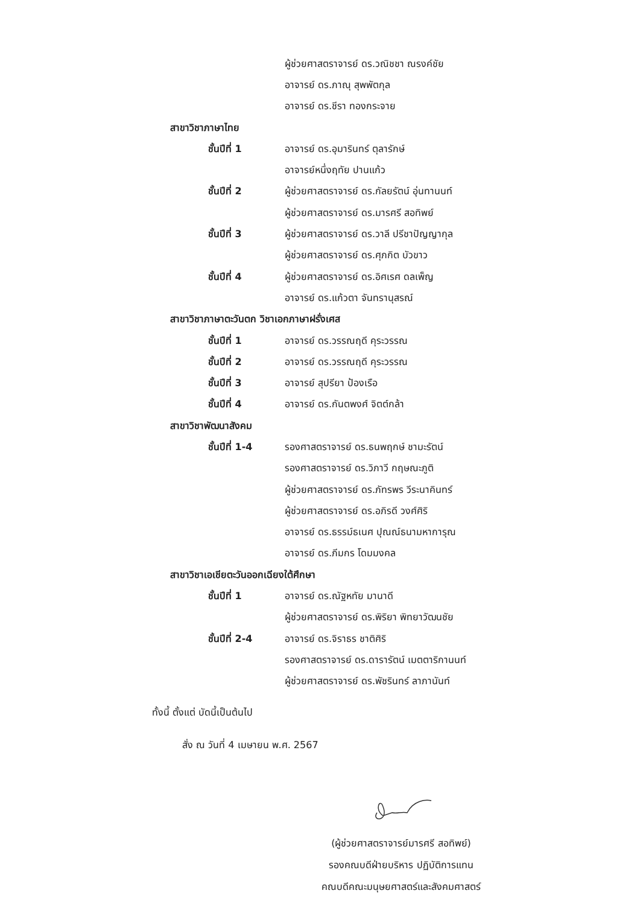ผู้ช่วยศาสตราจารย์ ดร.วณิชชา ณรงค์ชัย
อาจารย์ ดร.ภาณุ สุพพัตกุล
อาจารย์ ดร.ชีรา ทองกระจาย
สาขาวิชาภาษาไทย
ชั้นปีที่ 1 อาจารย์ ดร.อุมารินทร์ ตุลารักษ์
อาจารย์หนึ่งฤทัย ปานแก้ว
ชั้นปีที่ 2 ผู้ช่วยศาสตราจารย์ ดร.กัลยรัตน์ อุ่นทานนท์
ผู้ช่วยศาสตราจารย์ ดร.มารศรี สอทิพย์
ชั้นปีที่ 3 ผู้ช่วยศาสตราจารย์ ดร.วาลี ปรีชาปัญญากุล
ผู้ช่วยศาสตราจารย์ ดร.ศุภกิต บัวขาว
ชั้นปีที่ 4 ผู้ช่วยศาสตราจารย์ ดร.อิศเรศ ดลเพ็ญ
อาจารย์ ดร.แก้วตา จันทรานุสรณ์
สาขาวิชาภาษาตะวันตก วิชาเอกภาษาฝรั่งเศส
ชั้นปีที่ 1 อาจารย์ ดร.วรรณฤดี คุระวรรณ
ชั้นปีที่ 2 อาจารย์ ดร.วรรณฤดี คุระวรรณ
ชั้นปีที่ 3 อาจารย์ สุปรียา ป้องเรือ
ชั้นปีที่ 4 อาจารย์ ดร.กันตพงศ์ จิตต์กล้า
สาขาวิชาพัฒนาสังคม
ชั้นปีที่ 1-4 รองศาสตราจารย์ ดร.ธนพฤกษ์ ชามะรัตน์
รองศาสตราจารย์ ดร.วิภาวี กฤษณะภูติ
ผู้ช่วยศาสตราจารย์ ดร.ภัทรพร วีระนาคินทร์
ผู้ช่วยศาสตราจารย์ ดร.อภิรดี วงศ์ศิริ
อาจารย์ ดร.ธรรม์ธเนศ ปุณณ์ธนามหาการุณ
อาจารย์ ดร.ภีมกร โดมมงคล
สาขาวิชาเอเชียตะวันออกเฉียงใต้ศึกษา
ชั้นปีที่ 1 อาจารย์ ดร.ณัฐหทัย มานาดี
ผู้ช่วยศาสตราจารย์ ดร.พิริยา พิทยาวัฒนชัย
ชั้นปีที่ 2-4 อาจารย์ ดร.จิราธร ชาติศิริ
รองศาสตราจารย์ ดร.ดารารัตน์ เมตตาริกานนท์
ผู้ช่วยศาสตราจารย์ ดร.พัชรินทร์ ลาภานันท์
ทั้งนี้ ตั้งแต่ บัดนี้เป็นต้นไป
สั่ง ณ วันที่ 4 เมษายน พ.ศ. 2567
(ผู้ช่วยศาสตราจารย์มารศรี สอทิพย์)
รองคณบดีฝ่ายบริหาร ปฏิบัติการแทน
คณบดีคณะมนุษยศาสตร์และสังคมศาสตร์